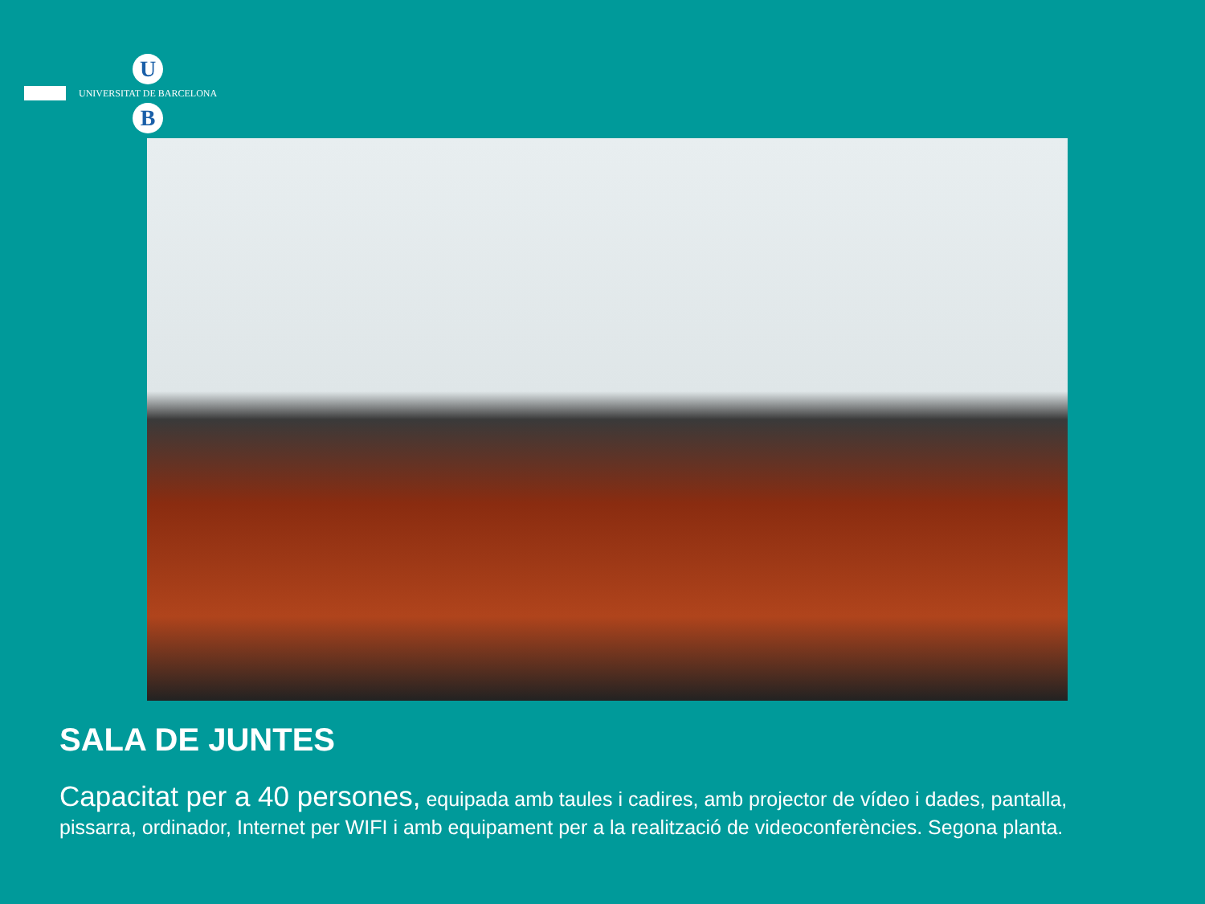U
UNIVERSITAT DE BARCELONA
B
SALA DE JUNTES
Capacitat per a 40 persones, equipada amb taules i cadires, amb projector de vídeo i dades, pantalla, pissarra, ordinador, Internet per WIFI i amb equipament per a la realització de videoconferències. Segona planta.